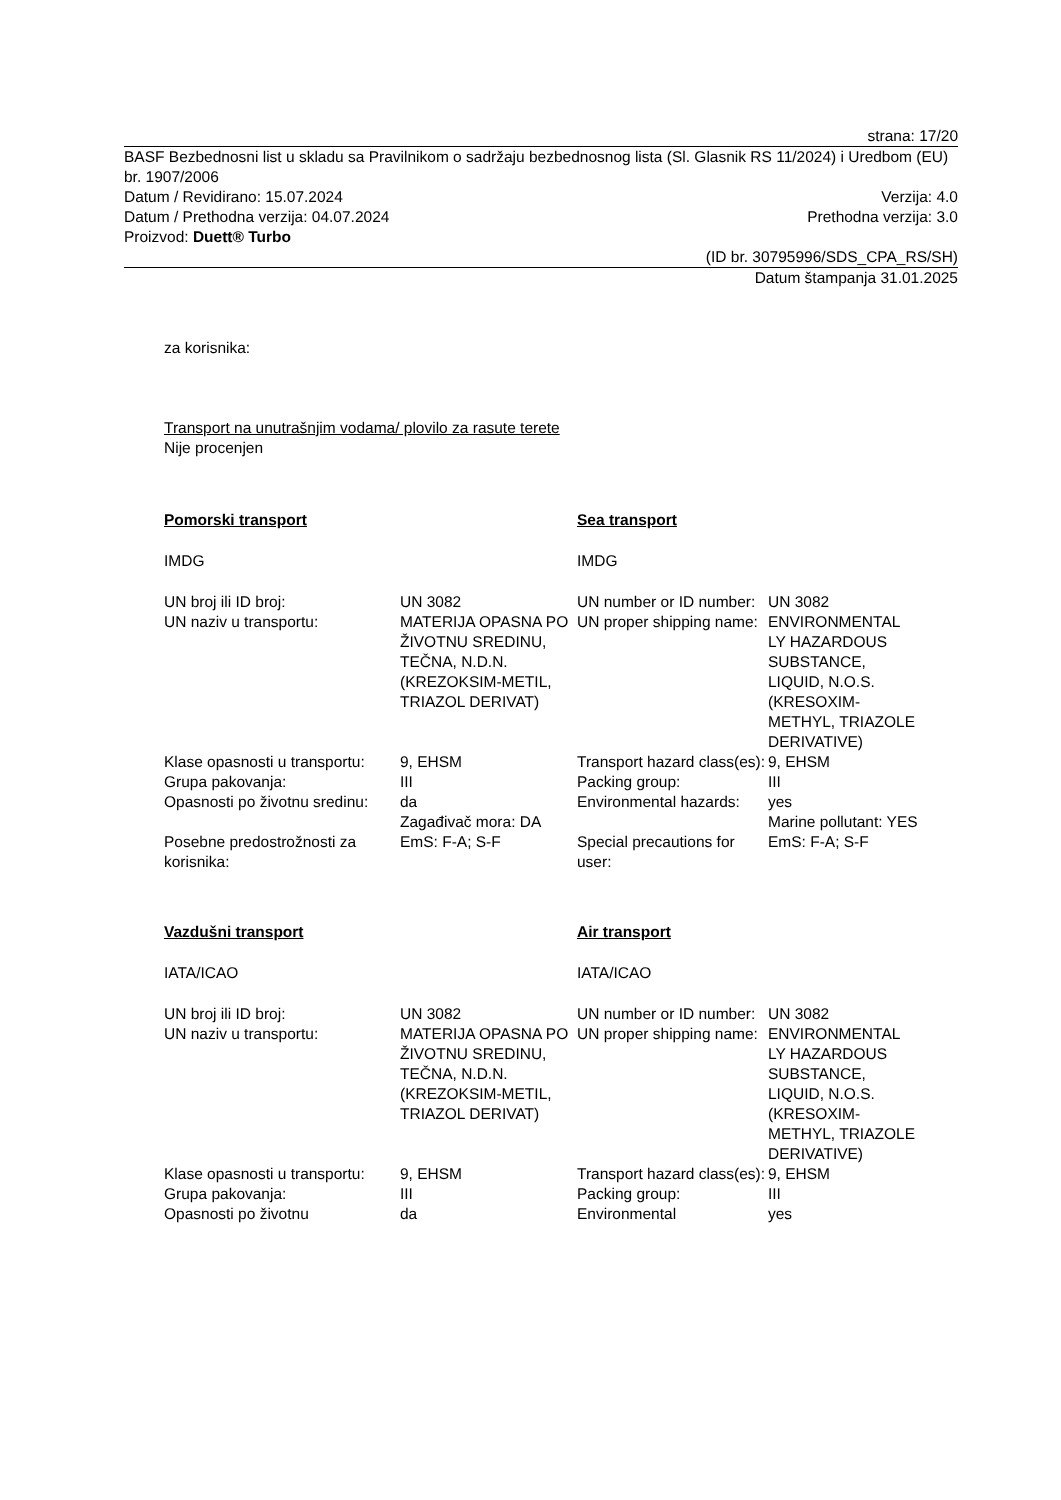strana: 17/20
BASF Bezbednosni list u skladu sa Pravilnikom o sadržaju bezbednosnog lista (Sl. Glasnik RS 11/2024) i Uredbom (EU) br. 1907/2006
Datum / Revidirano: 15.07.2024 Verzija: 4.0
Datum / Prethodna verzija: 04.07.2024 Prethodna verzija: 3.0
Proizvod: Duett® Turbo
(ID br. 30795996/SDS_CPA_RS/SH)
Datum štampanja 31.01.2025
za korisnika:
Transport na unutrašnjim vodama/ plovilo za rasute terete
Nije procenjen
| Pomorski transport | | Sea transport | |
| IMDG | | IMDG | |
| UN broj ili ID broj: | UN 3082 | UN number or ID number: | UN 3082 |
| UN naziv u transportu: | MATERIJA OPASNA PO ŽIVOTNU SREDINU, TEČNA, N.D.N. (KREZOKSIM-METIL, TRIAZOL DERIVAT) | UN proper shipping name: | ENVIRONMENTAL LY HAZARDOUS SUBSTANCE, LIQUID, N.O.S. (KRESOXIM-METHYL, TRIAZOLE DERIVATIVE) |
| Klase opasnosti u transportu: | 9, EHSM | Transport hazard class(es): | 9, EHSM |
| Grupa pakovanja: | III | Packing group: | III |
| Opasnosti po životnu sredinu: | da Zagađivač mora: DA | Environmental hazards: | yes Marine pollutant: YES |
| Posebne predostrožnosti za korisnika: | EmS: F-A; S-F | Special precautions for user: | EmS: F-A; S-F |
| Vazdušni transport | | Air transport | |
| IATA/ICAO | | IATA/ICAO | |
| UN broj ili ID broj: | UN 3082 | UN number or ID number: | UN 3082 |
| UN naziv u transportu: | MATERIJA OPASNA PO ŽIVOTNU SREDINU, TEČNA, N.D.N. (KREZOKSIM-METIL, TRIAZOL DERIVAT) | UN proper shipping name: | ENVIRONMENTAL LY HAZARDOUS SUBSTANCE, LIQUID, N.O.S. (KRESOXIM-METHYL, TRIAZOLE DERIVATIVE) |
| Klase opasnosti u transportu: | 9, EHSM | Transport hazard class(es): | 9, EHSM |
| Grupa pakovanja: | III | Packing group: | III |
| Opasnosti po životnu | da | Environmental | yes |